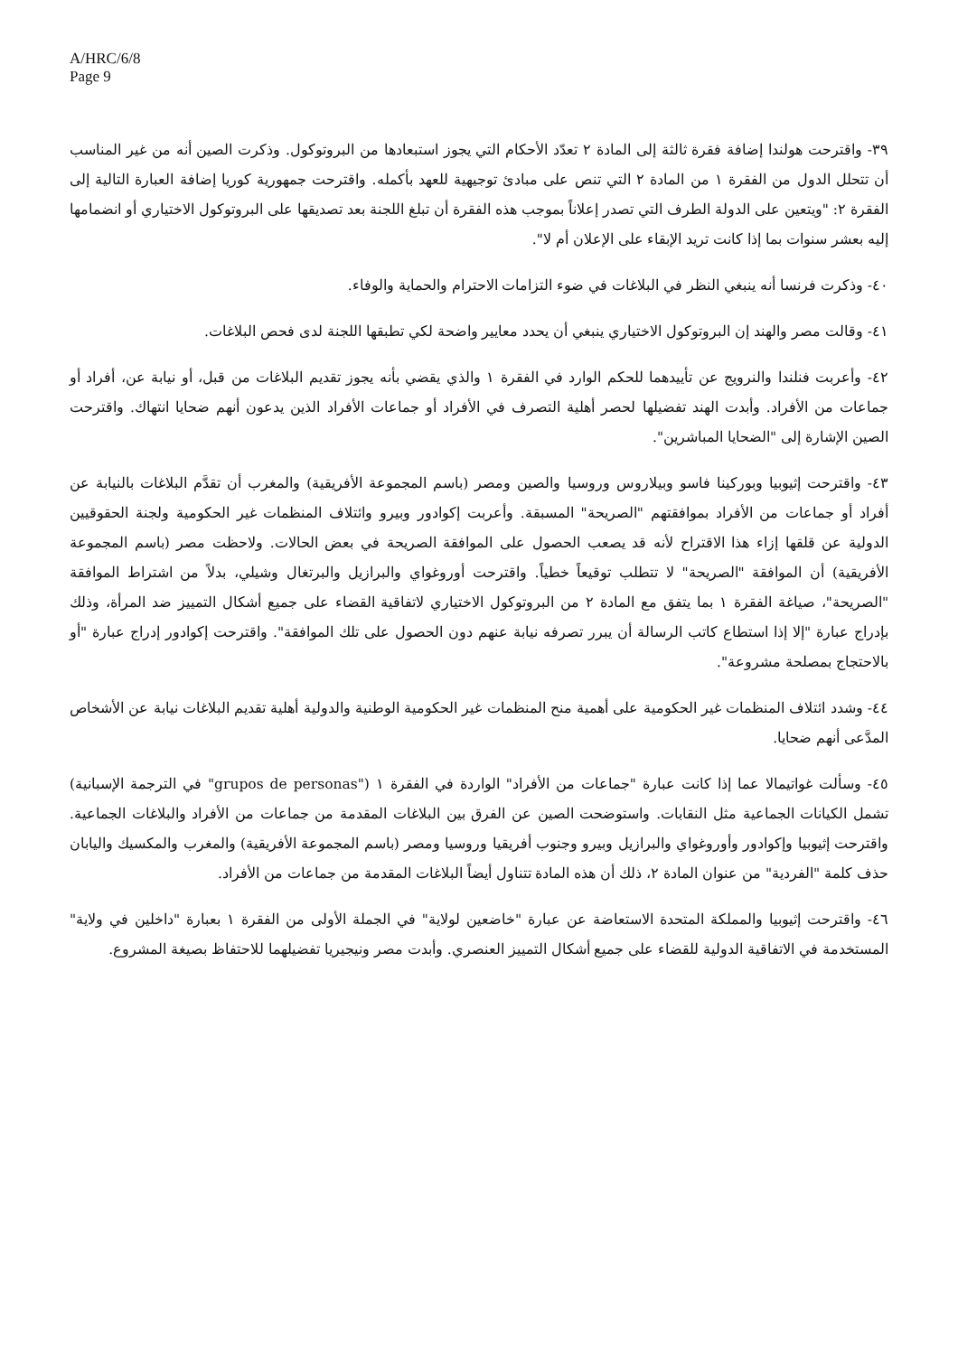A/HRC/6/8
Page 9
٣٩- واقترحت هولندا إضافة فقرة ثالثة إلى المادة ٢ تعدّد الأحكام التي يجوز استبعادها من البروتوكول. وذكرت الصين أنه من غير المناسب أن تتحلل الدول من الفقرة ١ من المادة ٢ التي تنص على مبادئ توجيهية للعهد بأكمله. واقترحت جمهورية كوريا إضافة العبارة التالية إلى الفقرة ٢: "ويتعين على الدولة الطرف التي تصدر إعلاناً بموجب هذه الفقرة أن تبلغ اللجنة بعد تصديقها على البروتوكول الاختياري أو انضمامها إليه بعشر سنوات بما إذا كانت تريد الإبقاء على الإعلان أم لا".
٤٠- وذكرت فرنسا أنه ينبغي النظر في البلاغات في ضوء التزامات الاحترام والحماية والوفاء.
٤١- وقالت مصر والهند إن البروتوكول الاختياري ينبغي أن يحدد معايير واضحة لكي تطبقها اللجنة لدى فحص البلاغات.
٤٢- وأعربت فنلندا والنرويج عن تأييدهما للحكم الوارد في الفقرة ١ والذي يقضي بأنه يجوز تقديم البلاغات من قبل، أو نيابة عن، أفراد أو جماعات من الأفراد. وأبدت الهند تفضيلها لحصر أهلية التصرف في الأفراد أو جماعات الأفراد الذين يدعون أنهم ضحايا انتهاك. واقترحت الصين الإشارة إلى "الضحايا المباشرين".
٤٣- واقترحت إثيوبيا وبوركينا فاسو وبيلاروس وروسيا والصين ومصر (باسم المجموعة الأفريقية) والمغرب أن تقدَّم البلاغات بالنيابة عن أفراد أو جماعات من الأفراد بموافقتهم "الصريحة" المسبقة. وأعربت إكوادور وبيرو وائتلاف المنظمات غير الحكومية ولجنة الحقوقيين الدولية عن قلقها إزاء هذا الاقتراح لأنه قد يصعب الحصول على الموافقة الصريحة في بعض الحالات. ولاحظت مصر (باسم المجموعة الأفريقية) أن الموافقة "الصريحة" لا تتطلب توقيعاً خطياً. واقترحت أوروغواي والبرازيل والبرتغال وشيلي، بدلاً من اشتراط الموافقة "الصريحة"، صياغة الفقرة ١ بما يتفق مع المادة ٢ من البروتوكول الاختياري لاتفاقية القضاء على جميع أشكال التمييز ضد المرأة، وذلك بإدراج عبارة "إلا إذا استطاع كاتب الرسالة أن يبرر تصرفه نيابة عنهم دون الحصول على تلك الموافقة". واقترحت إكوادور إدراج عبارة "أو بالاحتجاج بمصلحة مشروعة".
٤٤- وشدد ائتلاف المنظمات غير الحكومية على أهمية منح المنظمات غير الحكومية الوطنية والدولية أهلية تقديم البلاغات نيابة عن الأشخاص المدَّعى أنهم ضحايا.
٤٥- وسألت غواتيمالا عما إذا كانت عبارة "جماعات من الأفراد" الواردة في الفقرة ١ ("grupos de personas" في الترجمة الإسبانية) تشمل الكيانات الجماعية مثل النقابات. واستوضحت الصين عن الفرق بين البلاغات المقدمة من جماعات من الأفراد والبلاغات الجماعية. واقترحت إثيوبيا وإكوادور وأوروغواي والبرازيل وبيرو وجنوب أفريقيا وروسيا ومصر (باسم المجموعة الأفريقية) والمغرب والمكسيك واليابان حذف كلمة "الفردية" من عنوان المادة ٢، ذلك أن هذه المادة تتناول أيضاً البلاغات المقدمة من جماعات من الأفراد.
٤٦- واقترحت إثيوبيا والمملكة المتحدة الاستعاضة عن عبارة "خاضعين لولاية" في الجملة الأولى من الفقرة ١ بعبارة "داخلين في ولاية" المستخدمة في الاتفاقية الدولية للقضاء على جميع أشكال التمييز العنصري. وأبدت مصر ونيجيريا تفضيلهما للاحتفاظ بصيغة المشروع.